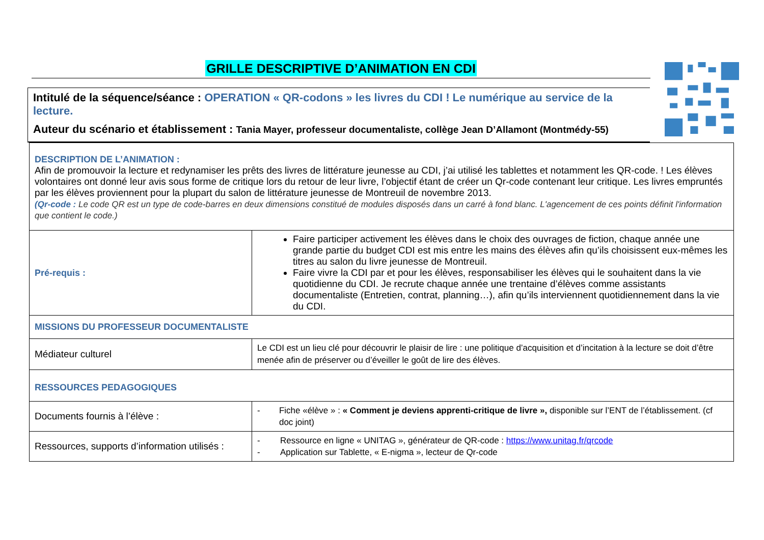GRILLE DESCRIPTIVE D’ANIMATION EN CDI
Intitulé de la séquence/séance : OPERATION « QR-codons » les livres du CDI ! Le numérique au service de la lecture.
Auteur du scénario et établissement : Tania Mayer, professeur documentaliste, collège Jean D’Allamont (Montmédy-55)
| DESCRIPTION DE L’ANIMATION : Afin de promouvoir la lecture et redynamiser les prêts des livres de littérature jeunesse au CDI, j’ai utilisé les tablettes et notamment les QR-code. ! Les élèves volontaires ont donné leur avis sous forme de critique lors du retour de leur livre, l’objectif étant de créer un Qr-code contenant leur critique. Les livres empruntés par les élèves proviennent pour la plupart du salon de littérature jeunesse de Montreuil de novembre 2013. (Qr-code : Le code QR est un type de code-barres en deux dimensions constitué de modules disposés dans un carré à fond blanc. L'agencement de ces points définit l'information que contient le code.) | |
| Pré-requis : | Faire participer activement les élèves dans le choix des ouvrages de fiction, chaque année une grande partie du budget CDI est mis entre les mains des élèves afin qu’ils choisissent eux-mêmes les titres au salon du livre jeunesse de Montreuil. Faire vivre la CDI par et pour les élèves, responsabiliser les élèves qui le souhaitent dans la vie quotidienne du CDI. Je recrute chaque année une trentaine d’élèves comme assistants documentaliste (Entretien, contrat, planning…), afin qu’ils interviennent quotidiennement dans la vie du CDI. |
| MISSIONS DU PROFESSEUR DOCUMENTALISTE | |
| Médiateur culturel | Le CDI est un lieu clé pour découvrir le plaisir de lire : une politique d’acquisition et d’incitation à la lecture se doit d’être menée afin de préserver ou d’éveiller le goût de lire des élèves. |
| RESSOURCES PEDAGOGIQUES | |
| Documents fournis à l’élève : | - Fiche «élève » : « Comment je deviens apprenti-critique de livre », disponible sur l’ENT de l’établissement. (cf doc joint) |
| Ressources, supports d’information utilisés : | - Ressource en ligne « UNITAG », générateur de QR-code : https://www.unitag.fr/qrcode - Application sur Tablette, « E-nigma », lecteur de Qr-code |